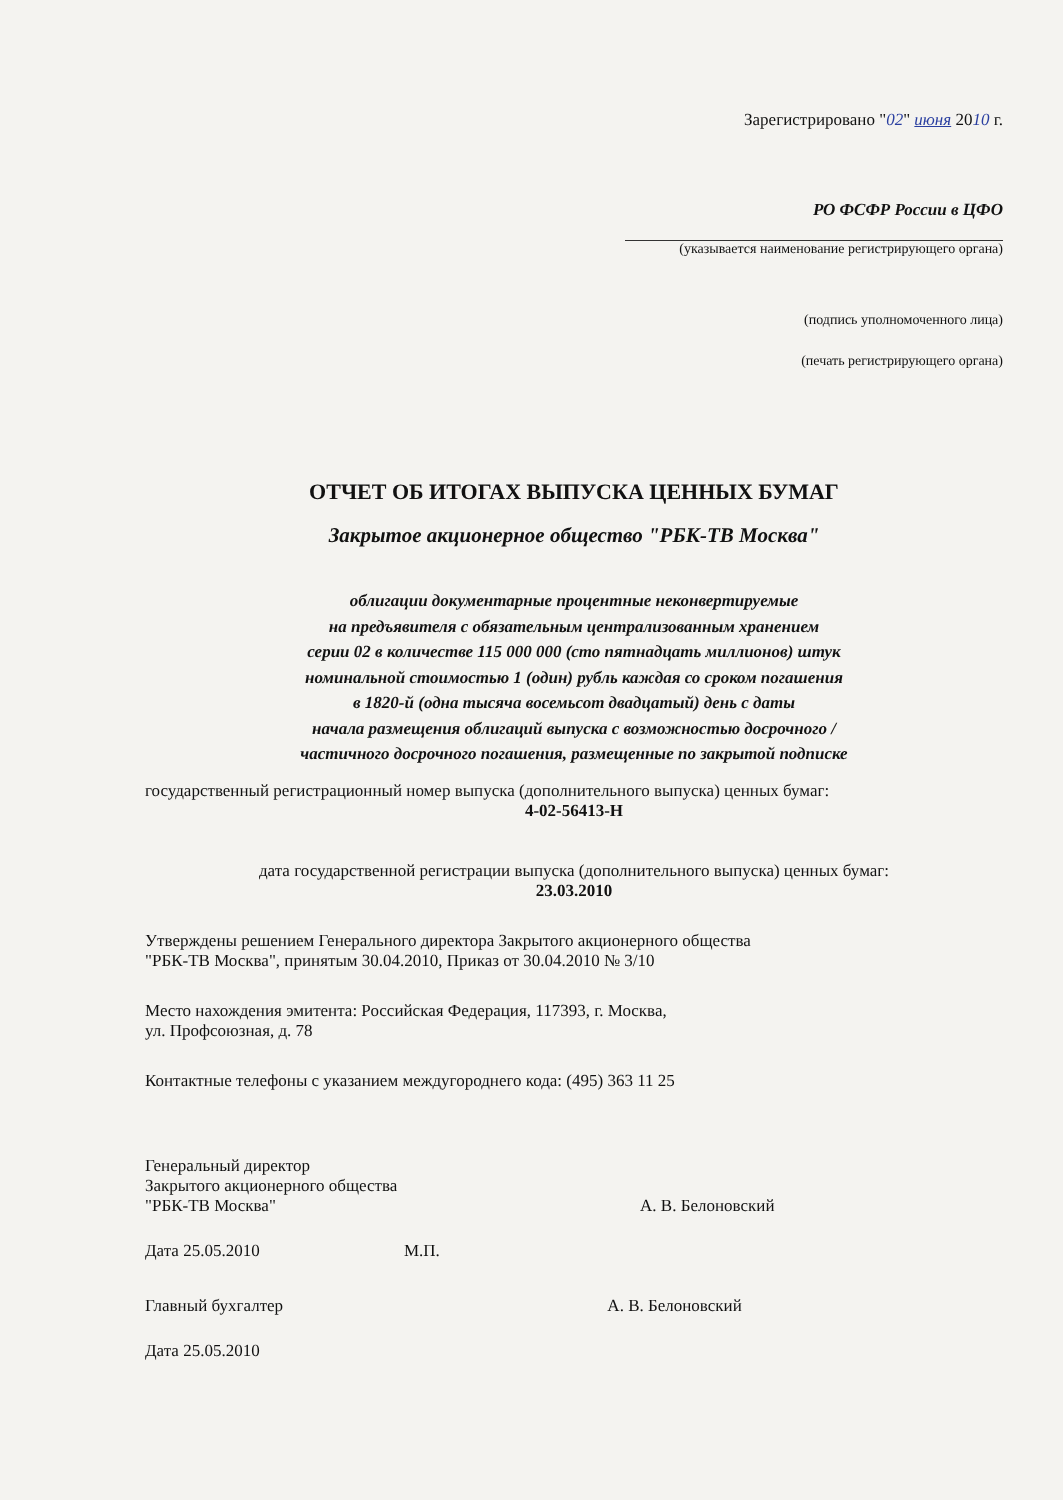Зарегистрировано "02" июня 2010 г.
РО ФСФР России в ЦФО
(указывается наименование регистрирующего органа)
(подпись уполномоченного лица)
(печать регистрирующего органа)
ОТЧЕТ ОБ ИТОГАХ ВЫПУСКА ЦЕННЫХ БУМАГ
Закрытое акционерное общество "РБК-ТВ Москва"
облигации документарные процентные неконвертируемые
на предъявителя с обязательным централизованным хранением
серии 02 в количестве 115 000 000 (сто пятнадцать миллионов) штук
номинальной стоимостью 1 (один) рубль каждая со сроком погашения
в 1820-й (одна тысяча восемьсот двадцатый) день с даты
начала размещения облигаций выпуска с возможностью досрочного /
частичного досрочного погашения, размещенные по закрытой подписке
государственный регистрационный номер выпуска (дополнительного выпуска) ценных бумаг:
4-02-56413-Н
дата государственной регистрации выпуска (дополнительного выпуска) ценных бумаг:
23.03.2010
Утверждены решением Генерального директора Закрытого акционерного общества
"РБК-ТВ Москва", принятым 30.04.2010, Приказ от 30.04.2010 № 3/10
Место нахождения эмитента: Российская Федерация, 117393, г. Москва,
ул. Профсоюзная, д. 78
Контактные телефоны с указанием междугороднего кода: (495) 363 11 25
Генеральный директор
Закрытого акционерного общества
"РБК-ТВ Москва" А. В. Белоновский
Дата 25.05.2010 М.П.
Главный бухгалтер А. В. Белоновский
Дата 25.05.2010